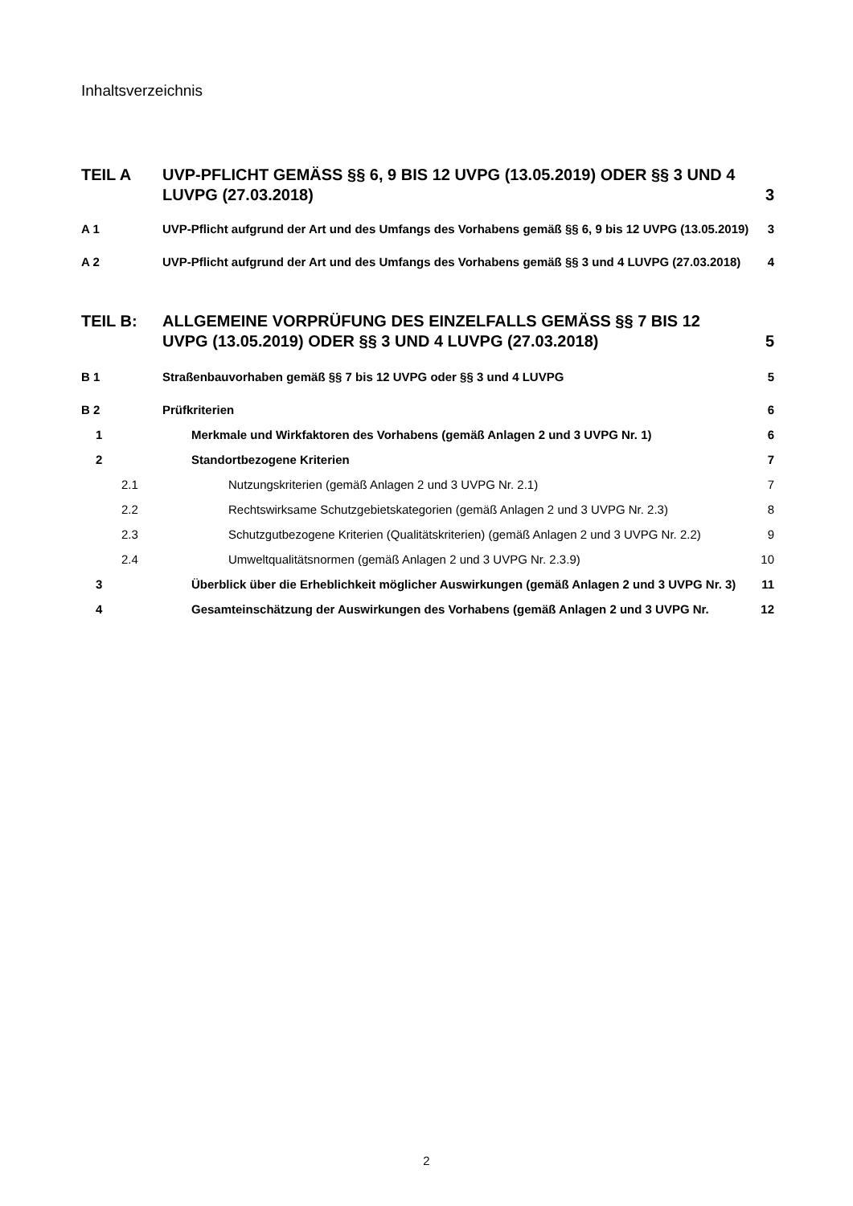Inhaltsverzeichnis
TEIL A UVP-PFLICHT GEMÄSS §§ 6, 9 BIS 12 UVPG (13.05.2019) ODER §§ 3 UND 4 LUVPG (27.03.2018) 3
A 1 UVP-Pflicht aufgrund der Art und des Umfangs des Vorhabens gemäß §§ 6, 9 bis 12 UVPG (13.05.2019) 3
A 2 UVP-Pflicht aufgrund der Art und des Umfangs des Vorhabens gemäß §§ 3 und 4 LUVPG (27.03.2018) 4
TEIL B: ALLGEMEINE VORPRÜFUNG DES EINZELFALLS GEMÄSS §§ 7 BIS 12 UVPG (13.05.2019) ODER §§ 3 UND 4 LUVPG (27.03.2018) 5
B 1 Straßenbauvorhaben gemäß §§ 7 bis 12 UVPG oder §§ 3 und 4 LUVPG 5
B 2 Prüfkriterien 6
1 Merkmale und Wirkfaktoren des Vorhabens (gemäß Anlagen 2 und 3 UVPG Nr. 1) 6
2 Standortbezogene Kriterien 7
2.1 Nutzungskriterien (gemäß Anlagen 2 und 3 UVPG Nr. 2.1) 7
2.2 Rechtswirksame Schutzgebietskategorien (gemäß Anlagen 2 und 3 UVPG Nr. 2.3) 8
2.3 Schutzgutbezogene Kriterien (Qualitätskriterien) (gemäß Anlagen 2 und 3 UVPG Nr. 2.2) 9
2.4 Umweltqualitätsnormen (gemäß Anlagen 2 und 3 UVPG Nr. 2.3.9) 10
3 Überblick über die Erheblichkeit möglicher Auswirkungen (gemäß Anlagen 2 und 3 UVPG Nr. 3) 11
4 Gesamteinschätzung der Auswirkungen des Vorhabens (gemäß Anlagen 2 und 3 UVPG Nr. 12
2